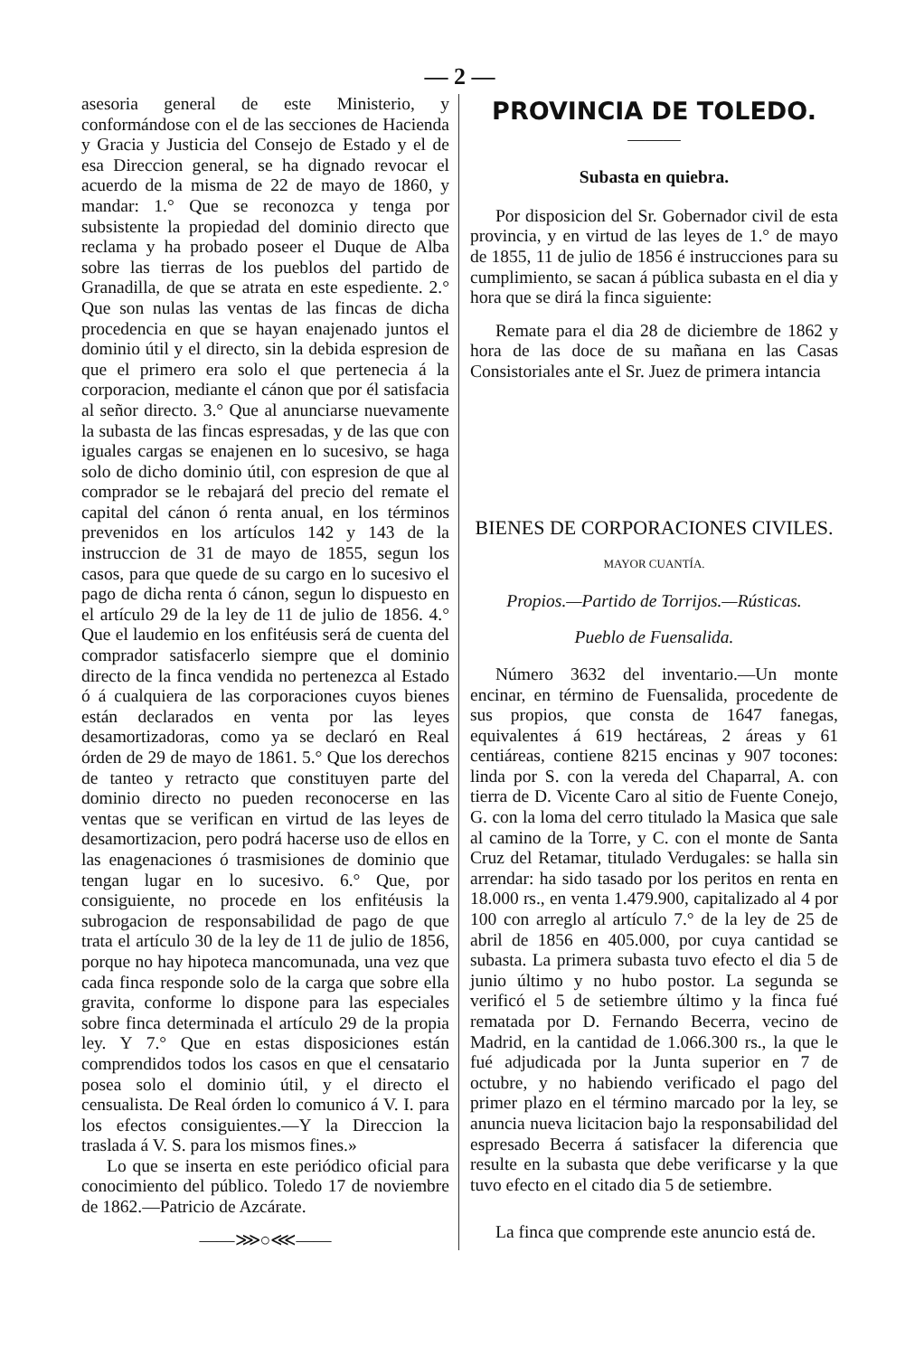— 2 —
asesoria general de este Ministerio, y conformándose con el de las secciones de Hacienda y Gracia y Justicia del Consejo de Estado y el de esa Direccion general, se ha dignado revocar el acuerdo de la misma de 22 de mayo de 1860, y mandar: 1.° Que se reconozca y tenga por subsistente la propiedad del dominio directo que reclama y ha probado poseer el Duque de Alba sobre las tierras de los pueblos del partido de Granadilla, de que se atrata en este espediente. 2.° Que son nulas las ventas de las fincas de dicha procedencia en que se hayan enajenado juntos el dominio útil y el directo, sin la debida espresion de que el primero era solo el que pertenecia á la corporacion, mediante el cánon que por él satisfacia al señor directo. 3.° Que al anunciarse nuevamente la subasta de las fincas espresadas, y de las que con iguales cargas se enajenen en lo sucesivo, se haga solo de dicho dominio útil, con espresion de que al comprador se le rebajará del precio del remate el capital del cánon ó renta anual, en los términos prevenidos en los artículos 142 y 143 de la instruccion de 31 de mayo de 1855, segun los casos, para que quede de su cargo en lo sucesivo el pago de dicha renta ó cánon, segun lo dispuesto en el artículo 29 de la ley de 11 de julio de 1856. 4.° Que el laudemio en los enfitéusis será de cuenta del comprador satisfacerlo siempre que el dominio directo de la finca vendida no pertenezca al Estado ó á cualquiera de las corporaciones cuyos bienes están declarados en venta por las leyes desamortizadoras, como ya se declaró en Real órden de 29 de mayo de 1861. 5.° Que los derechos de tanteo y retracto que constituyen parte del dominio directo no pueden reconocerse en las ventas que se verifican en virtud de las leyes de desamortizacion, pero podrá hacerse uso de ellos en las enagenaciones ó trasmisiones de dominio que tengan lugar en lo sucesivo. 6.° Que, por consiguiente, no procede en los enfitéusis la subrogacion de responsabilidad de pago de que trata el artículo 30 de la ley de 11 de julio de 1856, porque no hay hipoteca mancomunada, una vez que cada finca responde solo de la carga que sobre ella gravita, conforme lo dispone para las especiales sobre finca determinada el artículo 29 de la propia ley. Y 7.° Que en estas disposiciones están comprendidos todos los casos en que el censatario posea solo el dominio útil, y el directo el censualista. De Real órden lo comunico á V. I. para los efectos consiguientes.—Y la Direccion la traslada á V. S. para los mismos fines.»
Lo que se inserta en este periódico oficial para conocimiento del público. Toledo 17 de noviembre de 1862.—Patricio de Azcárate.
——⋙○⋘——
PROVINCIA DE TOLEDO.
———
Subasta en quiebra.
Por disposicion del Sr. Gobernador civil de esta provincia, y en virtud de las leyes de 1.° de mayo de 1855, 11 de julio de 1856 é instrucciones para su cumplimiento, se sacan á pública subasta en el dia y hora que se dirá la finca siguiente:
Remate para el dia 28 de diciembre de 1862 y hora de las doce de su mañana en las Casas Consistoriales ante el Sr. Juez de primera intancia
BIENES DE CORPORACIONES CIVILES.
MAYOR CUANTÍA.
Propios.—Partido de Torrijos.—Rústicas.
Pueblo de Fuensalida.
Número 3632 del inventario.—Un monte encinar, en término de Fuensalida, procedente de sus propios, que consta de 1647 fanegas, equivalentes á 619 hectáreas, 2 áreas y 61 centiáreas, contiene 8215 encinas y 907 tocones: linda por S. con la vereda del Chaparral, A. con tierra de D. Vicente Caro al sitio de Fuente Conejo, G. con la loma del cerro titulado la Masica que sale al camino de la Torre, y C. con el monte de Santa Cruz del Retamar, titulado Verdugales: se halla sin arrendar: ha sido tasado por los peritos en renta en 18.000 rs., en venta 1.479.900, capitalizado al 4 por 100 con arreglo al artículo 7.° de la ley de 25 de abril de 1856 en 405.000, por cuya cantidad se subasta. La primera subasta tuvo efecto el dia 5 de junio último y no hubo postor. La segunda se verificó el 5 de setiembre último y la finca fué rematada por D. Fernando Becerra, vecino de Madrid, en la cantidad de 1.066.300 rs., la que le fué adjudicada por la Junta superior en 7 de octubre, y no habiendo verificado el pago del primer plazo en el término marcado por la ley, se anuncia nueva licitacion bajo la responsabilidad del espresado Becerra á satisfacer la diferencia que resulte en la subasta que debe verificarse y la que tuvo efecto en el citado dia 5 de setiembre.
La finca que comprende este anuncio está de.